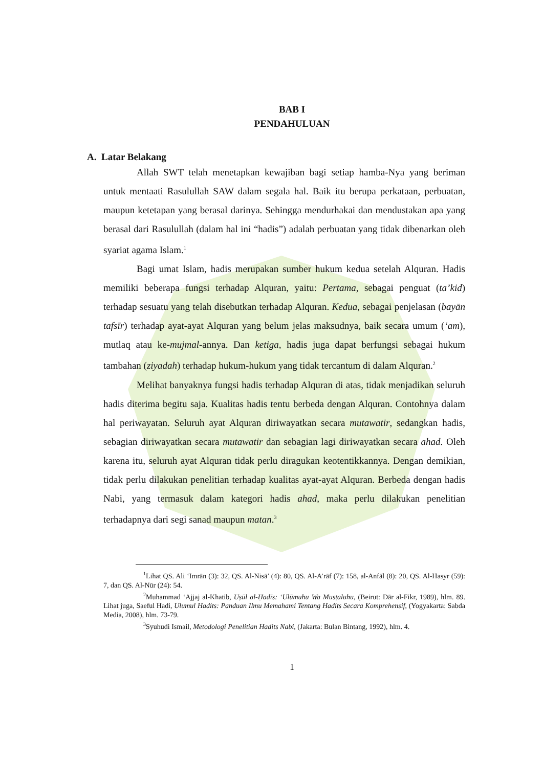BAB I
PENDAHULUAN
A. Latar Belakang
Allah SWT telah menetapkan kewajiban bagi setiap hamba-Nya yang beriman untuk mentaati Rasulullah SAW dalam segala hal. Baik itu berupa perkataan, perbuatan, maupun ketetapan yang berasal darinya. Sehingga mendurhakai dan mendustakan apa yang berasal dari Rasulullah (dalam hal ini “hadis”) adalah perbuatan yang tidak dibenarkan oleh syariat agama Islam.<sup>1</sup>
Bagi umat Islam, hadis merupakan sumber hukum kedua setelah Alquran. Hadis memiliki beberapa fungsi terhadap Alquran, yaitu: Pertama, sebagai penguat (ta’kid) terhadap sesuatu yang telah disebutkan terhadap Alquran. Kedua, sebagai penjelasan (bayān tafsīr) terhadap ayat-ayat Alquran yang belum jelas maksudnya, baik secara umum (‘am), mutlaq atau ke-mujmal-annya. Dan ketiga, hadis juga dapat berfungsi sebagai hukum tambahan (ziyadah) terhadap hukum-hukum yang tidak tercantum di dalam Alquran.<sup>2</sup>
Melihat banyaknya fungsi hadis terhadap Alquran di atas, tidak menjadikan seluruh hadis diterima begitu saja. Kualitas hadis tentu berbeda dengan Alquran. Contohnya dalam hal periwayatan. Seluruh ayat Alquran diriwayatkan secara mutawatir, sedangkan hadis, sebagian diriwayatkan secara mutawatir dan sebagian lagi diriwayatkan secara ahad. Oleh karena itu, seluruh ayat Alquran tidak perlu diragukan keotentikkannya. Dengan demikian, tidak perlu dilakukan penelitian terhadap kualitas ayat-ayat Alquran. Berbeda dengan hadis Nabi, yang termasuk dalam kategori hadis ahad, maka perlu dilakukan penelitian terhadapnya dari segi sanad maupun matan.<sup>3</sup>
<sup>1</sup> Lihat QS. Ali ‘Imrān (3): 32, QS. Al-Nisā’ (4): 80, QS. Al-A’rāf (7): 158, al-Anfāl (8): 20, QS. Al-Hasyr (59): 7, dan QS. Al-Nūr (24): 54.
<sup>2</sup> Muhammad ‘Ajjaj al-Khatib, Uṣūl al-Ḥadīs: ‘Ulūmuhu Wa Musṭaluhu, (Beirut: Dār al-Fikr, 1989), hlm. 89. Lihat juga, Saeful Hadi, Ulumul Hadits: Panduan Ilmu Memahami Tentang Hadits Secara Komprehensif, (Yogyakarta: Sabda Media, 2008), hlm. 73-79.
<sup>3</sup> Syuhudi Ismail, Metodologi Penelitian Hadits Nabi, (Jakarta: Bulan Bintang, 1992), hlm. 4.
1